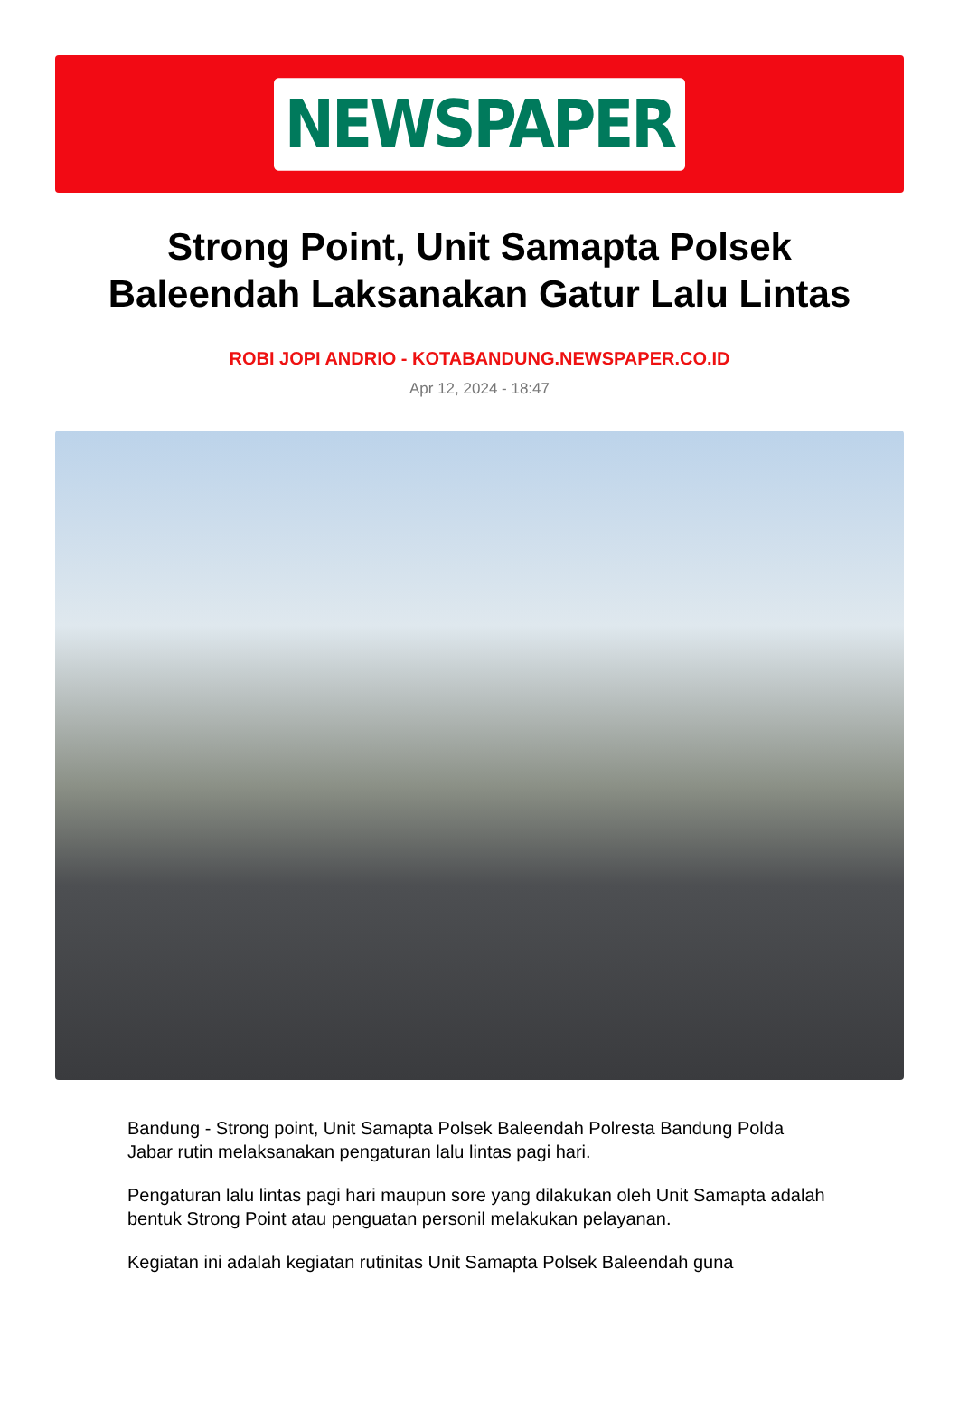NEWSPAPER
Strong Point, Unit Samapta Polsek Baleendah Laksanakan Gatur Lalu Lintas
ROBI JOPI ANDRIO - KOTABANDUNG.NEWSPAPER.CO.ID
Apr 12, 2024 - 18:47
Bandung - Strong point, Unit Samapta Polsek Baleendah Polresta Bandung Polda Jabar rutin melaksanakan pengaturan lalu lintas pagi hari.
Pengaturan lalu lintas pagi hari maupun sore yang dilakukan oleh Unit Samapta adalah bentuk Strong Point atau penguatan personil melakukan pelayanan.
Kegiatan ini adalah kegiatan rutinitas Unit Samapta Polsek Baleendah guna